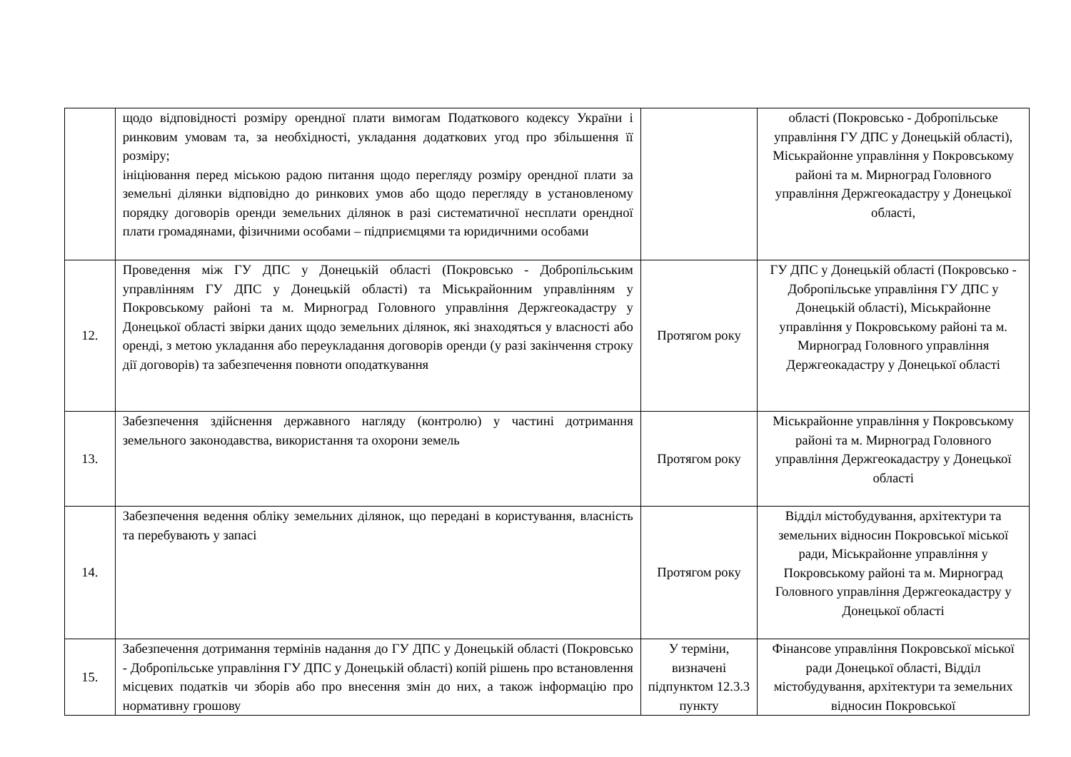| | щодо відповідності розміру орендної плати вимогам Податкового кодексу України і ринковим умовам та, за необхідності, укладання додаткових угод про збільшення її розміру; ініціювання перед міською радою питання щодо перегляду розміру орендної плати за земельні ділянки відповідно до ринкових умов або щодо перегляду в установленому порядку договорів оренди земельних ділянок в разі систематичної несплати орендної плати громадянами, фізичними особами – підприємцями та юридичними особами | | області (Покровсько - Добропільське управління ГУ ДПС у Донецькій області), Міськрайонне управління у Покровському районі та м. Мирноград Головного управління Держгеокадастру у Донецької області, |
| 12. | Проведення між ГУ ДПС у Донецькій області (Покровсько - Добропільським управлінням ГУ ДПС у Донецькій області) та Міськрайонним управлінням у Покровському районі та м. Мирноград Головного управління Держгеокадастру у Донецької області звірки даних щодо земельних ділянок, які знаходяться у власності або оренді, з метою укладання або переукладання договорів оренди (у разі закінчення строку дії договорів) та забезпечення повноти оподаткування | Протягом року | ГУ ДПС у Донецькій області (Покровсько - Добропільське управління ГУ ДПС у Донецькій області), Міськрайонне управління у Покровському районі та м. Мирноград Головного управління Держгеокадастру у Донецької області |
| 13. | Забезпечення здійснення державного нагляду (контролю) у частині дотримання земельного законодавства, використання та охорони земель | Протягом року | Міськрайонне управління у Покровському районі та м. Мирноград Головного управління Держгеокадастру у Донецької області |
| 14. | Забезпечення ведення обліку земельних ділянок, що передані в користування, власність та перебувають у запасі | Протягом року | Відділ містобудування, архітектури та земельних відносин Покровської міської ради, Міськрайонне управління у Покровському районі та м. Мирноград Головного управління Держгеокадастру у Донецької області |
| 15. | Забезпечення дотримання термінів надання до ГУ ДПС у Донецькій області (Покровсько - Добропільське управління ГУ ДПС у Донецькій області) копій рішень про встановлення місцевих податків чи зборів або про внесення змін до них, а також інформацію про нормативну грошову | У терміни, визначені підпунктом 12.3.3 пункту | Фінансове управління Покровської міської ради Донецької області, Відділ містобудування, архітектури та земельних відносин Покровської |